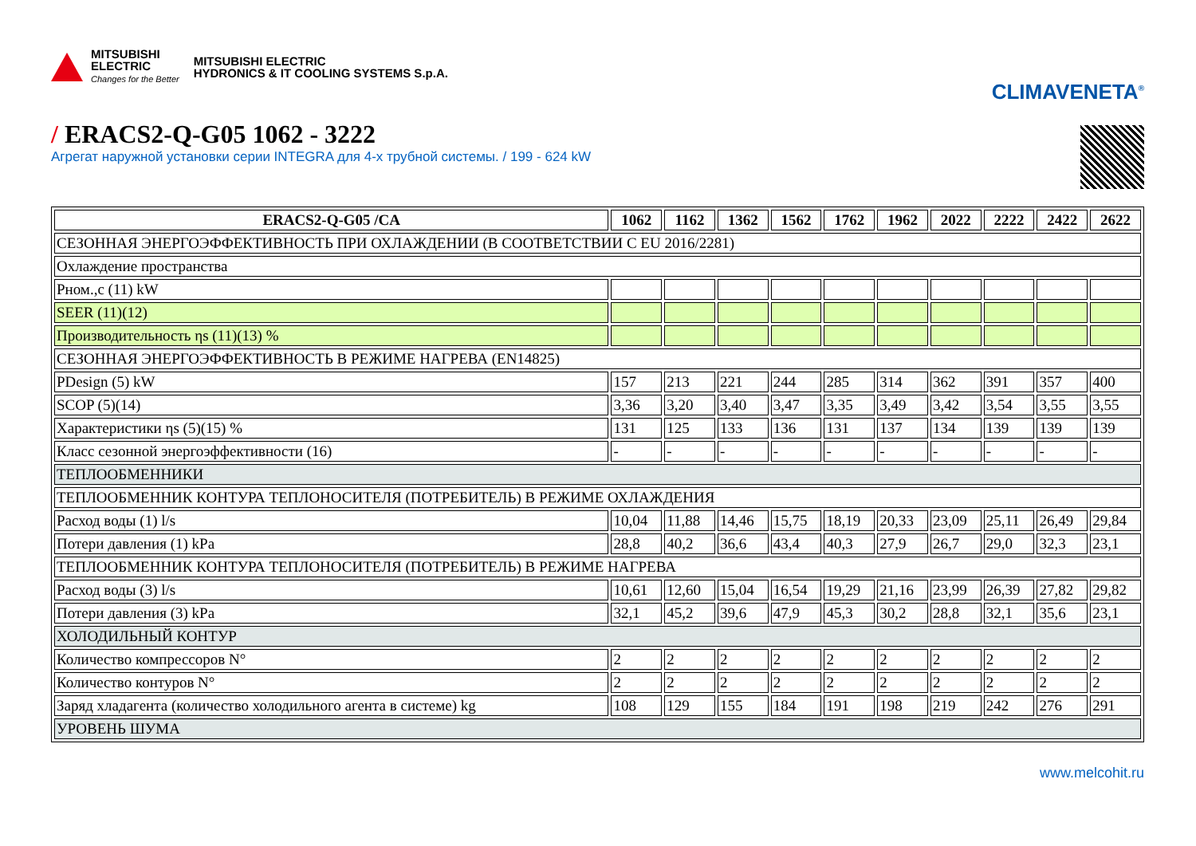MITSUBISHI
ELECTRIC
Changes for the Better
MITSUBISHI ELECTRIC
HYDRONICS & IT COOLING SYSTEMS S.p.A.
CLIMAVENETA<sup>®</sup>
/ ERACS2-Q-G05 1062 - 3222
Агрегат наружной установки серии INTEGRA для 4-х трубной системы. / 199 - 624 kW
| ERACS2-Q-G05 /CA | 1062 | 1162 | 1362 | 1562 | 1762 | 1962 | 2022 | 2222 | 2422 | 2622 |
| --- | --- | --- | --- | --- | --- | --- | --- | --- | --- | --- |
| СЕЗОННАЯ ЭНЕРГОЭФФЕКТИВНОСТЬ ПРИ ОХЛАЖДЕНИИ (В СООТВЕТСТВИИ С EU 2016/2281) | | | | | | | | | | |
| Охлаждение пространства | | | | | | | | | | |
| Pном.,c (11) kW | | | | | | | | | | |
| SEER (11)(12) | | | | | | | | | | |
| Производительность ηs (11)(13) % | | | | | | | | | | |
| СЕЗОННАЯ ЭНЕРГОЭФФЕКТИВНОСТЬ В РЕЖИМЕ НАГРЕВА (EN14825) | | | | | | | | | | |
| PDesign (5) kW | 157 | 213 | 221 | 244 | 285 | 314 | 362 | 391 | 357 | 400 |
| SCOP (5)(14) | 3,36 | 3,20 | 3,40 | 3,47 | 3,35 | 3,49 | 3,42 | 3,54 | 3,55 | 3,55 |
| Характеристики ηs (5)(15) % | 131 | 125 | 133 | 136 | 131 | 137 | 134 | 139 | 139 | 139 |
| Класс сезонной энергоэффективности (16) | - | - | - | - | - | - | - | - | - | - |
| ТЕПЛООБМЕННИКИ | | | | | | | | | | |
| ТЕПЛООБМЕННИК КОНТУРА ТЕПЛОНОСИТЕЛЯ (ПОТРЕБИТЕЛЬ) В РЕЖИМЕ ОХЛАЖДЕНИЯ | | | | | | | | | | |
| Расход воды (1) l/s | 10,04 | 11,88 | 14,46 | 15,75 | 18,19 | 20,33 | 23,09 | 25,11 | 26,49 | 29,84 |
| Потери давления (1) kPa | 28,8 | 40,2 | 36,6 | 43,4 | 40,3 | 27,9 | 26,7 | 29,0 | 32,3 | 23,1 |
| ТЕПЛООБМЕННИК КОНТУРА ТЕПЛОНОСИТЕЛЯ (ПОТРЕБИТЕЛЬ) В РЕЖИМЕ НАГРЕВА | | | | | | | | | | |
| Расход воды (3) l/s | 10,61 | 12,60 | 15,04 | 16,54 | 19,29 | 21,16 | 23,99 | 26,39 | 27,82 | 29,82 |
| Потери давления (3) kPa | 32,1 | 45,2 | 39,6 | 47,9 | 45,3 | 30,2 | 28,8 | 32,1 | 35,6 | 23,1 |
| ХОЛОДИЛЬНЫЙ КОНТУР | | | | | | | | | | |
| Количество компрессоров N° | 2 | 2 | 2 | 2 | 2 | 2 | 2 | 2 | 2 | 2 |
| Количество контуров N° | 2 | 2 | 2 | 2 | 2 | 2 | 2 | 2 | 2 | 2 |
| Заряд хладагента (количество холодильного агента в системе) kg | 108 | 129 | 155 | 184 | 191 | 198 | 219 | 242 | 276 | 291 |
| УРОВЕНЬ ШУМА | | | | | | | | | | |
www.melcohit.ru